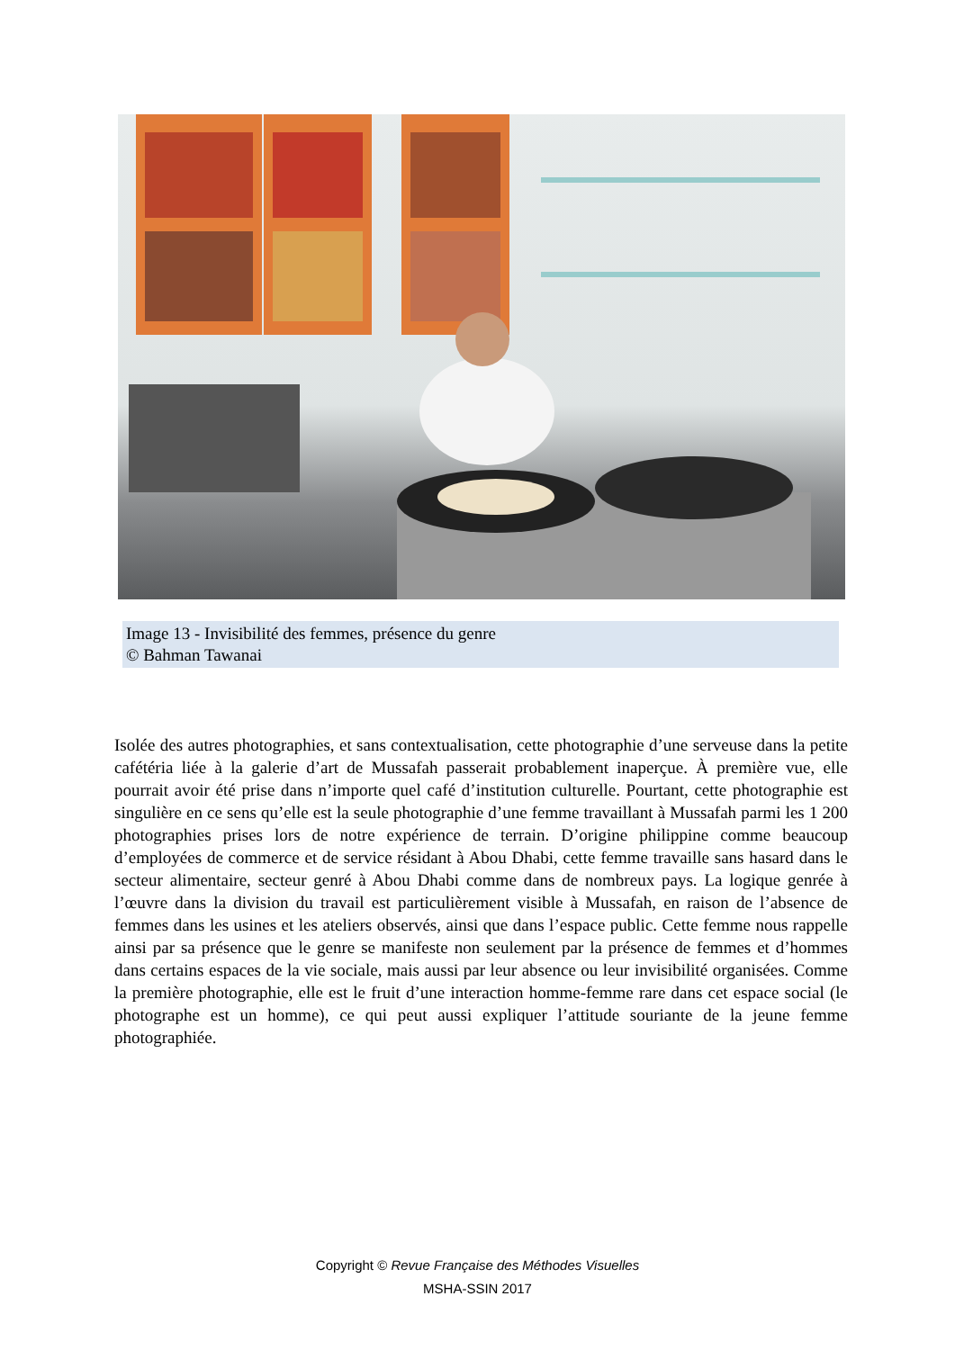Image 13 - Invisibilité des femmes, présence du genre
© Bahman Tawanai
Isolée des autres photographies, et sans contextualisation, cette photographie d’une serveuse dans la petite cafétéria liée à la galerie d’art de Mussafah passerait probablement inaperçue. À première vue, elle pourrait avoir été prise dans n’importe quel café d’institution culturelle. Pourtant, cette photographie est singulière en ce sens qu’elle est la seule photographie d’une femme travaillant à Mussafah parmi les 1 200 photographies prises lors de notre expérience de terrain. D’origine philippine comme beaucoup d’employées de commerce et de service résidant à Abou Dhabi, cette femme travaille sans hasard dans le secteur alimentaire, secteur genré à Abou Dhabi comme dans de nombreux pays. La logique genrée à l’œuvre dans la division du travail est particulièrement visible à Mussafah, en raison de l’absence de femmes dans les usines et les ateliers observés, ainsi que dans l’espace public. Cette femme nous rappelle ainsi par sa présence que le genre se manifeste non seulement par la présence de femmes et d’hommes dans certains espaces de la vie sociale, mais aussi par leur absence ou leur invisibilité organisées. Comme la première photographie, elle est le fruit d’une interaction homme-femme rare dans cet espace social (le photographe est un homme), ce qui peut aussi expliquer l’attitude souriante de la jeune femme photographiée.
Copyright © Revue Française des Méthodes Visuelles
MSHA-SSIN 2017